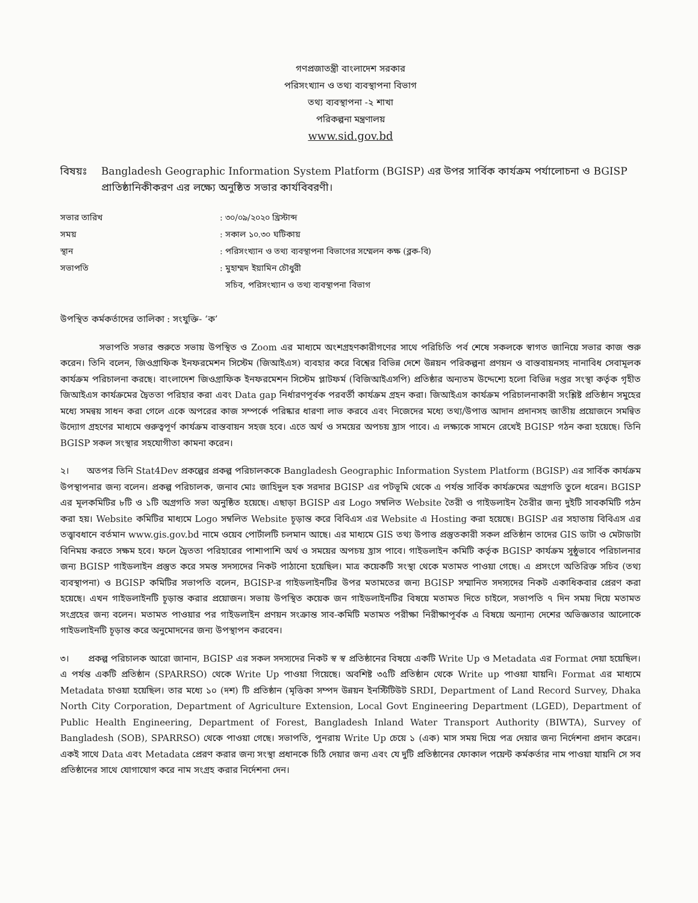গণপ্রজাতন্ত্রী বাংলাদেশ সরকার
পরিসংখ্যান ও তথ্য ব্যবস্থাপনা বিভাগ
তথ্য ব্যবস্থাপনা -২ শাখা
পরিকল্পনা মন্ত্রণালয়
www.sid.gov.bd
বিষয়ঃ Bangladesh Geographic Information System Platform (BGISP) এর উপর সার্বিক কার্যক্রম পর্যালোচনা ও BGISP প্রাতিষ্ঠানিকীকরণ এর লক্ষ্যে অনুষ্ঠিত সভার কার্যবিবরণী।
সভার তারিখ: ৩০/০৯/২০২০ খ্রিস্টাব্দ
সময়: সকাল ১০.৩০ ঘটিকায়
স্থান: পরিসংখ্যান ও তথ্য ব্যবস্থাপনা বিভাগের সম্মেলন কক্ষ (ব্লক-বি)
সভাপতি: মুহাম্মদ ইয়ামিন চৌধুরী
সচিব, পরিসংখ্যান ও তথ্য ব্যবস্থাপনা বিভাগ
উপস্থিত কর্মকর্তাদের তালিকা : সংযুক্তি- ‘ক’
সভাপতি সভার শুরুতে সভায় উপস্থিত ও Zoom এর মাধ্যমে অংশগ্রহণকারীগণের সাথে পরিচিতি পর্ব শেষে সকলকে স্বাগত জানিয়ে সভার কাজ শুরু করেন। তিনি বলেন, জিওগ্রাফিক ইনফরমেশন সিস্টেম (জিআইএস) ব্যবহার করে বিশ্বের বিভিন্ন দেশে উন্নয়ন পরিকল্পনা প্রণয়ন ও বাস্তবায়নসহ নানাবিধ সেবামূলক কার্যক্রম পরিচালনা করছে। বাংলাদেশ জিওগ্রাফিক ইনফরমেশন সিস্টেম প্লাটফর্ম (বিজিআইএসপি) প্রতিষ্ঠার অন্যতম উদ্দেশ্যে হলো বিভিন্ন দপ্তর সংস্থা কর্তৃক গৃহীত জিআইএস কার্যক্রমের দ্বৈততা পরিহার করা এবং Data gap নির্ধারণপূর্বক পরবর্তী কার্যক্রম গ্রহন করা। জিআইএস কার্যক্রম পরিচালনাকারী সংশ্লিষ্ট প্রতিষ্ঠান সমুহের মধ্যে সমন্বয় সাধন করা গেলে একে অপরের কাজ সম্পর্কে পরিষ্কার ধারণা লাভ করবে এবং নিজেদের মধ্যে তথ্য/উপাত্ত আদান প্রদানসহ জাতীয় প্রয়োজনে সমন্বিত উদ্যোগ গ্রহণের মাধ্যমে গুরুত্বপূর্ণ কার্যক্রম বাস্তবায়ন সহজ হবে। এতে অর্থ ও সময়ের অপচয় হ্রাস পাবে। এ লক্ষ্যকে সামনে রেখেই BGISP গঠন করা হয়েছে। তিনি BGISP সকল সংস্থার সহযোগীতা কামনা করেন।
২। অতপর তিনি Stat4Dev প্রকল্পের প্রকল্প পরিচালককে Bangladesh Geographic Information System Platform (BGISP) এর সার্বিক কার্যক্রম উপস্থাপনার জন্য বলেন। প্রকল্প পরিচালক, জনাব মোঃ জাহিদুল হক সরদার BGISP এর পটভূমি থেকে এ পর্যন্ত সার্বিক কার্যক্রমের অগ্রগতি তুলে ধরেন। BGISP এর মূলকমিটির ৮টি ও ১টি অগ্রগতি সভা অনুষ্ঠিত হয়েছে। এছাড়া BGISP এর Logo সম্বলিত Website তৈরী ও গাইডলাইন তৈরীর জন্য দুইটি সাবকমিটি গঠন করা হয়। Website কমিটির মাধ্যমে Logo সম্বলিত Website চূড়ান্ত করে বিবিএস এর Website এ Hosting করা হয়েছে। BGISP এর সহাতায় বিবিএস এর তত্ত্বাবধানে বর্তমান www.gis.gov.bd নামে ওয়েব পোর্টালটি চলমান আছে। এর মাধ্যমে GIS তথ্য উপাত্ত প্রস্তুতকারী সকল প্রতিষ্ঠান তাদের GIS ডাটা ও মেটাডাটা বিনিময় করতে সক্ষম হবে। ফলে দ্বৈততা পরিহারের পাশাপাশি অর্থ ও সময়ের অপচয় হ্রাস পাবে। গাইডলাইন কমিটি কর্তৃক BGISP কার্যক্রম সুষ্ঠুভাবে পরিচালনার জন্য BGISP গাইডলাইন প্রস্তুত করে সমস্ত সদস্যদের নিকট পাঠানো হয়েছিল। মাত্র কয়েকটি সংস্থা থেকে মতামত পাওয়া গেছে। এ প্রসংগে অতিরিক্ত সচিব (তথ্য ব্যবস্থাপনা) ও BGISP কমিটির সভাপতি বলেন, BGISP-র গাইডলাইনটির উপর মতামতের জন্য BGISP সম্মানিত সদস্যদের নিকট একাধিকবার প্রেরণ করা হয়েছে। এখন গাইডলাইনটি চূড়ান্ত করার প্রয়োজন। সভায় উপস্থিত কয়েক জন গাইডলাইনটির বিষয়ে মতামত দিতে চাইলে, সভাপতি ৭ দিন সময় দিয়ে মতামত সংগ্রহের জন্য বলেন। মতামত পাওয়ার পর গাইডলাইন প্রণয়ন সংক্রান্ত সাব-কমিটি মতামত পরীক্ষা নিরীক্ষাপূর্বক এ বিষয়ে অন্যান্য দেশের অভিজ্ঞতার আলোকে গাইডলাইনটি চূড়ান্ত করে অনুমোদনের জন্য উপস্থাপন করবেন।
৩। প্রকল্প পরিচালক আরো জানান, BGISP এর সকল সদস্যদের নিকট স্ব স্ব প্রতিষ্ঠানের বিষয়ে একটি Write Up ও Metadata এর Format দেয়া হয়েছিল। এ পর্যন্ত একটি প্রতিষ্ঠান (SPARRSO) থেকে Write Up পাওয়া গিয়েছে। অবশিষ্ট ৩৫টি প্রতিষ্ঠান থেকে Write up পাওয়া যায়নি। Format এর মাধ্যমে Metadata চাওয়া হয়েছিল। তার মধ্যে ১০ (দশ) টি প্রতিষ্ঠান (মৃত্তিকা সম্পদ উন্নয়ন ইনস্টিটিউট SRDI, Department of Land Record Survey, Dhaka North City Corporation, Department of Agriculture Extension, Local Govt Engineering Department (LGED), Department of Public Health Engineering, Department of Forest, Bangladesh Inland Water Transport Authority (BIWTA), Survey of Bangladesh (SOB), SPARRSO) থেকে পাওয়া গেছে। সভাপতি, পুনরায় Write Up চেয়ে ১ (এক) মাস সময় দিয়ে পত্র দেয়ার জন্য নির্দেশনা প্রদান করেন। একই সাথে Data এবং Metadata প্রেরণ করার জন্য সংস্থা প্রধানকে চিঠি দেয়ার জন্য এবং যে দুটি প্রতিষ্ঠানের ফোকাল পয়েন্ট কর্মকর্তার নাম পাওয়া যায়নি সে সব প্রতিষ্ঠানের সাথে যোগাযোগ করে নাম সংগ্রহ করার নির্দেশনা দেন।